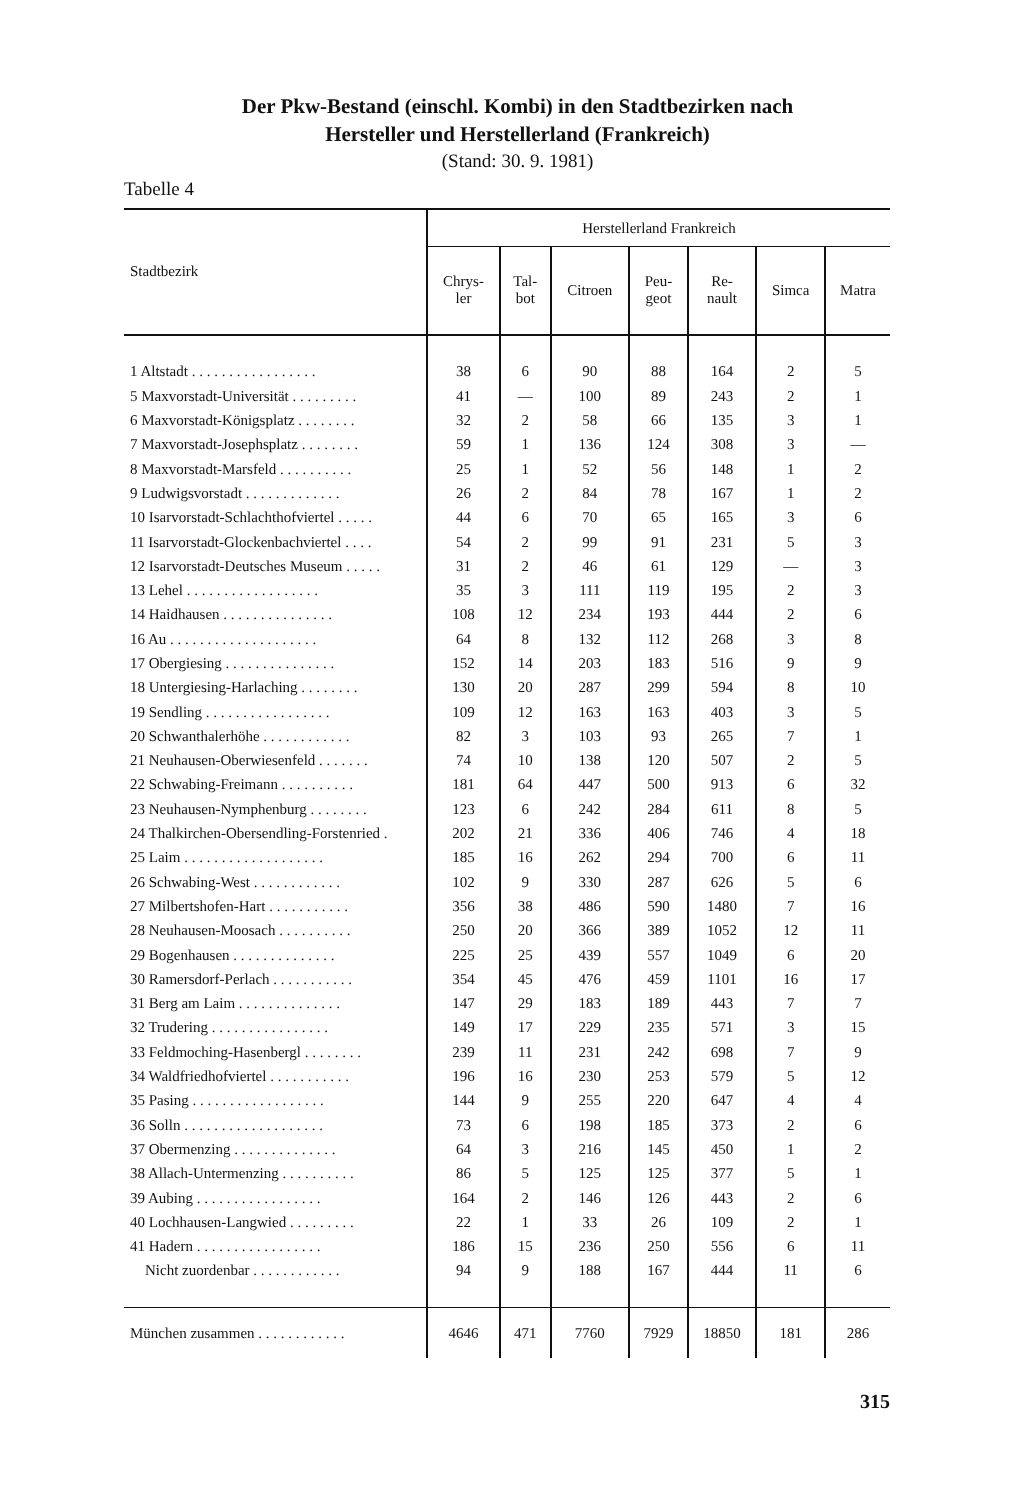Der Pkw-Bestand (einschl. Kombi) in den Stadtbezirken nach
Hersteller und Herstellerland (Frankreich)
(Stand: 30. 9. 1981)
Tabelle 4
| Stadtbezirk | Herstellerland Frankreich | | | | | | |
| --- | --- | --- | --- | --- | --- | --- | --- |
| | Chrys- ler | Tal- bot | Citroen | Peu- geot | Re- nault | Simca | Matra |
| 1 Altstadt . . . . . . . . . . . . . . . . . | 38 | 6 | 90 | 88 | 164 | 2 | 5 |
| 5 Maxvorstadt-Universität . . . . . . . . . | 41 | — | 100 | 89 | 243 | 2 | 1 |
| 6 Maxvorstadt-Königsplatz . . . . . . . . | 32 | 2 | 58 | 66 | 135 | 3 | 1 |
| 7 Maxvorstadt-Josephsplatz . . . . . . . . | 59 | 1 | 136 | 124 | 308 | 3 | — |
| 8 Maxvorstadt-Marsfeld . . . . . . . . . . | 25 | 1 | 52 | 56 | 148 | 1 | 2 |
| 9 Ludwigsvorstadt . . . . . . . . . . . . . | 26 | 2 | 84 | 78 | 167 | 1 | 2 |
| 10 Isarvorstadt-Schlachthofviertel . . . . . | 44 | 6 | 70 | 65 | 165 | 3 | 6 |
| 11 Isarvorstadt-Glockenbachviertel . . . . | 54 | 2 | 99 | 91 | 231 | 5 | 3 |
| 12 Isarvorstadt-Deutsches Museum . . . . . | 31 | 2 | 46 | 61 | 129 | — | 3 |
| 13 Lehel . . . . . . . . . . . . . . . . . . | 35 | 3 | 111 | 119 | 195 | 2 | 3 |
| 14 Haidhausen . . . . . . . . . . . . . . . | 108 | 12 | 234 | 193 | 444 | 2 | 6 |
| 16 Au . . . . . . . . . . . . . . . . . . . . | 64 | 8 | 132 | 112 | 268 | 3 | 8 |
| 17 Obergiesing . . . . . . . . . . . . . . . | 152 | 14 | 203 | 183 | 516 | 9 | 9 |
| 18 Untergiesing-Harlaching . . . . . . . . | 130 | 20 | 287 | 299 | 594 | 8 | 10 |
| 19 Sendling . . . . . . . . . . . . . . . . . | 109 | 12 | 163 | 163 | 403 | 3 | 5 |
| 20 Schwanthalerhöhe . . . . . . . . . . . . | 82 | 3 | 103 | 93 | 265 | 7 | 1 |
| 21 Neuhausen-Oberwiesenfeld . . . . . . . | 74 | 10 | 138 | 120 | 507 | 2 | 5 |
| 22 Schwabing-Freimann . . . . . . . . . . | 181 | 64 | 447 | 500 | 913 | 6 | 32 |
| 23 Neuhausen-Nymphenburg . . . . . . . . | 123 | 6 | 242 | 284 | 611 | 8 | 5 |
| 24 Thalkirchen-Obersendling-Forstenried . | 202 | 21 | 336 | 406 | 746 | 4 | 18 |
| 25 Laim . . . . . . . . . . . . . . . . . . . | 185 | 16 | 262 | 294 | 700 | 6 | 11 |
| 26 Schwabing-West . . . . . . . . . . . . | 102 | 9 | 330 | 287 | 626 | 5 | 6 |
| 27 Milbertshofen-Hart . . . . . . . . . . . | 356 | 38 | 486 | 590 | 1480 | 7 | 16 |
| 28 Neuhausen-Moosach . . . . . . . . . . | 250 | 20 | 366 | 389 | 1052 | 12 | 11 |
| 29 Bogenhausen . . . . . . . . . . . . . . | 225 | 25 | 439 | 557 | 1049 | 6 | 20 |
| 30 Ramersdorf-Perlach . . . . . . . . . . . | 354 | 45 | 476 | 459 | 1101 | 16 | 17 |
| 31 Berg am Laim . . . . . . . . . . . . . . | 147 | 29 | 183 | 189 | 443 | 7 | 7 |
| 32 Trudering . . . . . . . . . . . . . . . . | 149 | 17 | 229 | 235 | 571 | 3 | 15 |
| 33 Feldmoching-Hasenbergl . . . . . . . . | 239 | 11 | 231 | 242 | 698 | 7 | 9 |
| 34 Waldfriedhofviertel . . . . . . . . . . . | 196 | 16 | 230 | 253 | 579 | 5 | 12 |
| 35 Pasing . . . . . . . . . . . . . . . . . . | 144 | 9 | 255 | 220 | 647 | 4 | 4 |
| 36 Solln . . . . . . . . . . . . . . . . . . . | 73 | 6 | 198 | 185 | 373 | 2 | 6 |
| 37 Obermenzing . . . . . . . . . . . . . . | 64 | 3 | 216 | 145 | 450 | 1 | 2 |
| 38 Allach-Untermenzing . . . . . . . . . . | 86 | 5 | 125 | 125 | 377 | 5 | 1 |
| 39 Aubing . . . . . . . . . . . . . . . . . | 164 | 2 | 146 | 126 | 443 | 2 | 6 |
| 40 Lochhausen-Langwied . . . . . . . . . | 22 | 1 | 33 | 26 | 109 | 2 | 1 |
| 41 Hadern . . . . . . . . . . . . . . . . . | 186 | 15 | 236 | 250 | 556 | 6 | 11 |
| Nicht zuordenbar . . . . . . . . . . . . | 94 | 9 | 188 | 167 | 444 | 11 | 6 |
| München zusammen . . . . . . . . . . . . | 4646 | 471 | 7760 | 7929 | 18850 | 181 | 286 |
315